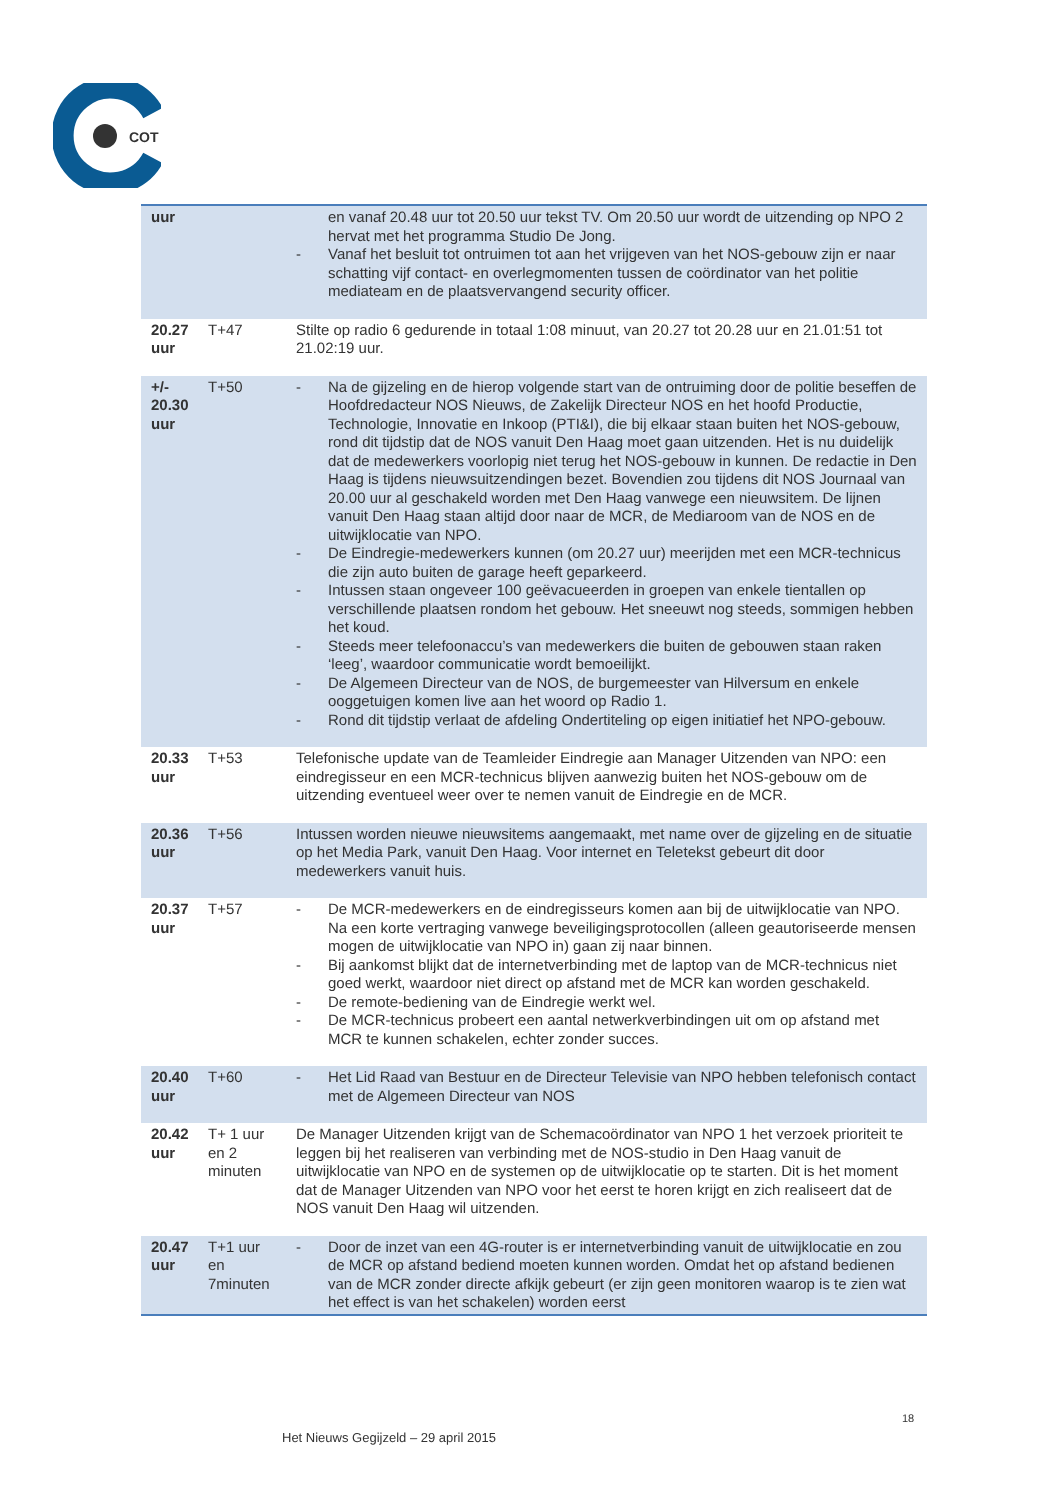COT
| uur | | en vanaf 20.48 uur tot 20.50 uur tekst TV. Om 20.50 uur wordt de uitzending op NPO 2 hervat met het programma Studio De Jong. - Vanaf het besluit tot ontruimen tot aan het vrijgeven van het NOS-gebouw zijn er naar schatting vijf contact- en overlegmomenten tussen de coördinator van het politie mediateam en de plaatsvervangend security officer. |
| 20.27 uur | T+47 | Stilte op radio 6 gedurende in totaal 1:08 minuut, van 20.27 tot 20.28 uur en 21.01:51 tot 21.02:19 uur. |
| +/- 20.30 uur | T+50 | - Na de gijzeling en de hierop volgende start van de ontruiming door de politie beseffen de Hoofdredacteur NOS Nieuws, de Zakelijk Directeur NOS en het hoofd Productie, Technologie, Innovatie en Inkoop (PTI&I), die bij elkaar staan buiten het NOS-gebouw, rond dit tijdstip dat de NOS vanuit Den Haag moet gaan uitzenden. Het is nu duidelijk dat de medewerkers voorlopig niet terug het NOS-gebouw in kunnen. De redactie in Den Haag is tijdens nieuwsuitzendingen bezet. Bovendien zou tijdens dit NOS Journaal van 20.00 uur al geschakeld worden met Den Haag vanwege een nieuwsitem. De lijnen vanuit Den Haag staan altijd door naar de MCR, de Mediaroom van de NOS en de uitwijklocatie van NPO. - De Eindregie-medewerkers kunnen (om 20.27 uur) meerijden met een MCR-technicus die zijn auto buiten de garage heeft geparkeerd. - Intussen staan ongeveer 100 geëvacueerden in groepen van enkele tientallen op verschillende plaatsen rondom het gebouw. Het sneeuwt nog steeds, sommigen hebben het koud. - Steeds meer telefoonaccu’s van medewerkers die buiten de gebouwen staan raken ‘leeg’, waardoor communicatie wordt bemoeilijkt. - De Algemeen Directeur van de NOS, de burgemeester van Hilversum en enkele ooggetuigen komen live aan het woord op Radio 1. - Rond dit tijdstip verlaat de afdeling Ondertiteling op eigen initiatief het NPO-gebouw. |
| 20.33 uur | T+53 | Telefonische update van de Teamleider Eindregie aan Manager Uitzenden van NPO: een eindregisseur en een MCR-technicus blijven aanwezig buiten het NOS-gebouw om de uitzending eventueel weer over te nemen vanuit de Eindregie en de MCR. |
| 20.36 uur | T+56 | Intussen worden nieuwe nieuwsitems aangemaakt, met name over de gijzeling en de situatie op het Media Park, vanuit Den Haag. Voor internet en Teletekst gebeurt dit door medewerkers vanuit huis. |
| 20.37 uur | T+57 | - De MCR-medewerkers en de eindregisseurs komen aan bij de uitwijklocatie van NPO. Na een korte vertraging vanwege beveiligingsprotocollen (alleen geautoriseerde mensen mogen de uitwijklocatie van NPO in) gaan zij naar binnen. - Bij aankomst blijkt dat de internetverbinding met de laptop van de MCR-technicus niet goed werkt, waardoor niet direct op afstand met de MCR kan worden geschakeld. - De remote-bediening van de Eindregie werkt wel. - De MCR-technicus probeert een aantal netwerkverbindingen uit om op afstand met MCR te kunnen schakelen, echter zonder succes. |
| 20.40 uur | T+60 | - Het Lid Raad van Bestuur en de Directeur Televisie van NPO hebben telefonisch contact met de Algemeen Directeur van NOS |
| 20.42 uur | T+ 1 uur en 2 minuten | De Manager Uitzenden krijgt van de Schemacoördinator van NPO 1 het verzoek prioriteit te leggen bij het realiseren van verbinding met de NOS-studio in Den Haag vanuit de uitwijklocatie van NPO en de systemen op de uitwijklocatie op te starten. Dit is het moment dat de Manager Uitzenden van NPO voor het eerst te horen krijgt en zich realiseert dat de NOS vanuit Den Haag wil uitzenden. |
| 20.47 uur | T+1 uur en 7minuten | - Door de inzet van een 4G-router is er internetverbinding vanuit de uitwijklocatie en zou de MCR op afstand bediend moeten kunnen worden. Omdat het op afstand bedienen van de MCR zonder directe afkijk gebeurt (er zijn geen monitoren waarop is te zien wat het effect is van het schakelen) worden eerst |
18
Het Nieuws Gegijzeld – 29 april 2015